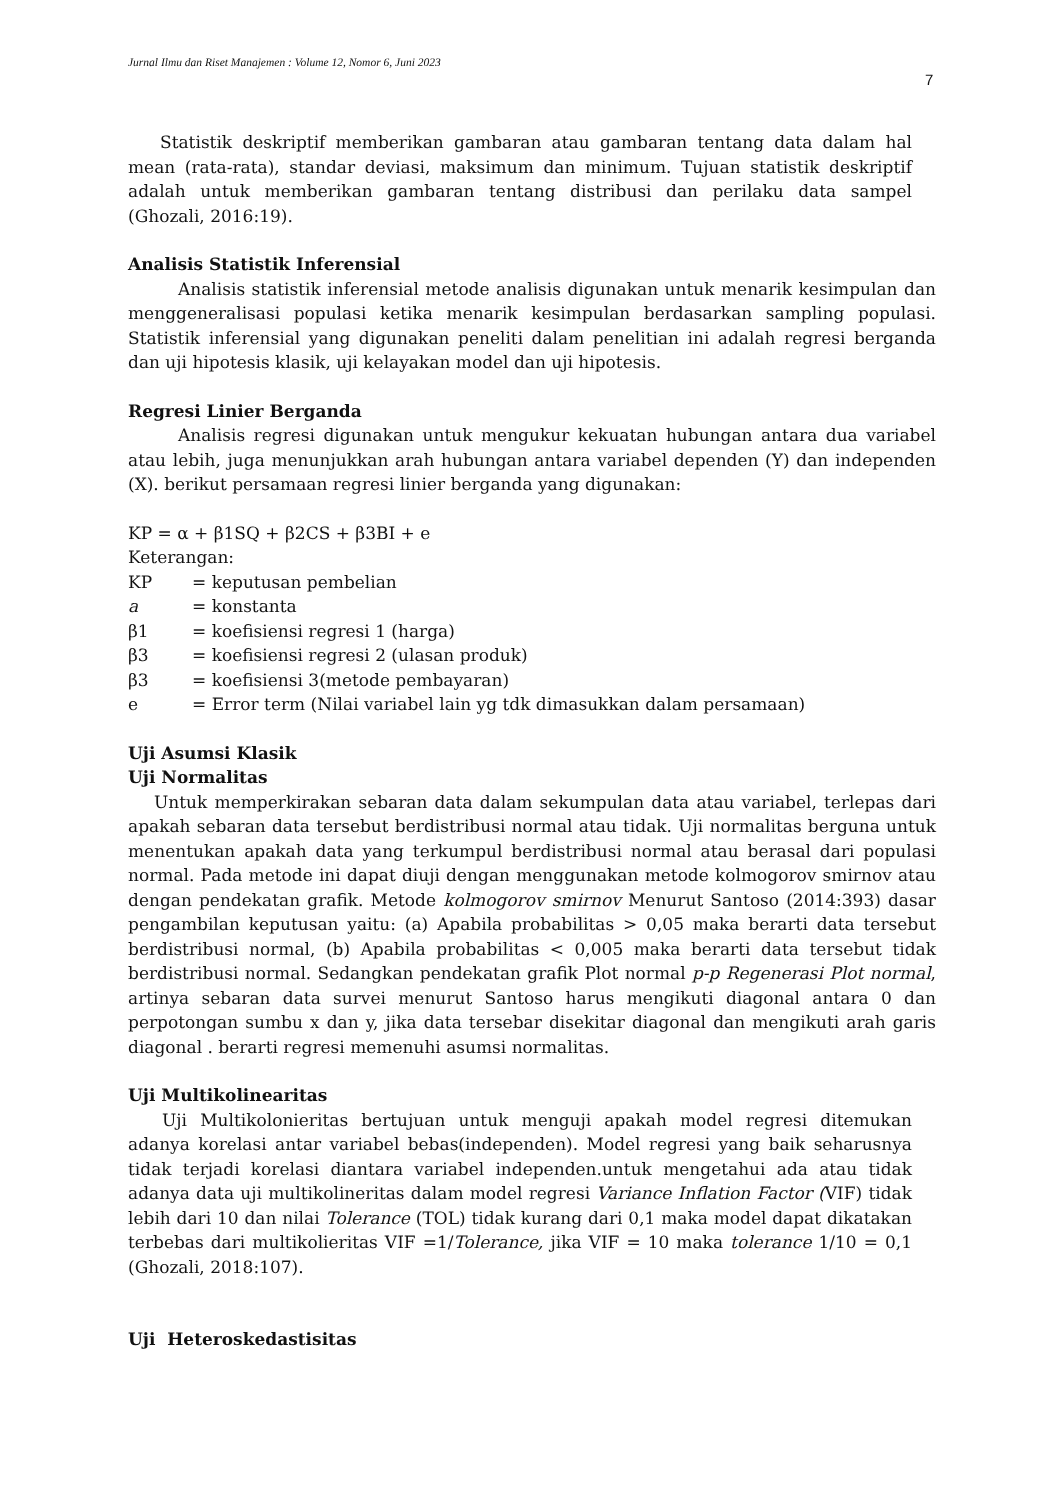Jurnal Ilmu dan Riset Manajemen : Volume 12, Nomor 6, Juni 2023
7
Statistik deskriptif memberikan gambaran atau gambaran tentang data dalam hal mean (rata-rata), standar deviasi, maksimum dan minimum. Tujuan statistik deskriptif adalah untuk memberikan gambaran tentang distribusi dan perilaku data sampel (Ghozali, 2016:19).
Analisis Statistik Inferensial
Analisis statistik inferensial metode analisis digunakan untuk menarik kesimpulan dan menggeneralisasi populasi ketika menarik kesimpulan berdasarkan sampling populasi. Statistik inferensial yang digunakan peneliti dalam penelitian ini adalah regresi berganda dan uji hipotesis klasik, uji kelayakan model dan uji hipotesis.
Regresi Linier Berganda
Analisis regresi digunakan untuk mengukur kekuatan hubungan antara dua variabel atau lebih, juga menunjukkan arah hubungan antara variabel dependen (Y) dan independen (X). berikut persamaan regresi linier berganda yang digunakan:
KP = α + β1SQ + β2CS + β3BI + e
Keterangan:
KP = keputusan pembelian
a = konstanta
β1 = koefisiensi regresi 1 (harga)
β3 = koefisiensi regresi 2 (ulasan produk)
β3 = koefisiensi 3(metode pembayaran)
e = Error term (Nilai variabel lain yg tdk dimasukkan dalam persamaan)
Uji Asumsi Klasik
Uji Normalitas
Untuk memperkirakan sebaran data dalam sekumpulan data atau variabel, terlepas dari apakah sebaran data tersebut berdistribusi normal atau tidak. Uji normalitas berguna untuk menentukan apakah data yang terkumpul berdistribusi normal atau berasal dari populasi normal. Pada metode ini dapat diuji dengan menggunakan metode kolmogorov smirnov atau dengan pendekatan grafik. Metode kolmogorov smirnov Menurut Santoso (2014:393) dasar pengambilan keputusan yaitu: (a) Apabila probabilitas > 0,05 maka berarti data tersebut berdistribusi normal, (b) Apabila probabilitas < 0,005 maka berarti data tersebut tidak berdistribusi normal. Sedangkan pendekatan grafik Plot normal p-p Regenerasi Plot normal, artinya sebaran data survei menurut Santoso harus mengikuti diagonal antara 0 dan perpotongan sumbu x dan y, jika data tersebar disekitar diagonal dan mengikuti arah garis diagonal . berarti regresi memenuhi asumsi normalitas.
Uji Multikolinearitas
Uji Multikolonieritas bertujuan untuk menguji apakah model regresi ditemukan adanya korelasi antar variabel bebas(independen). Model regresi yang baik seharusnya tidak terjadi korelasi diantara variabel independen.untuk mengetahui ada atau tidak adanya data uji multikolineritas dalam model regresi Variance Inflation Factor (VIF) tidak lebih dari 10 dan nilai Tolerance (TOL) tidak kurang dari 0,1 maka model dapat dikatakan terbebas dari multikolieritas VIF =1/Tolerance, jika VIF = 10 maka tolerance 1/10 = 0,1 (Ghozali, 2018:107).
Uji Heteroskedastisitas